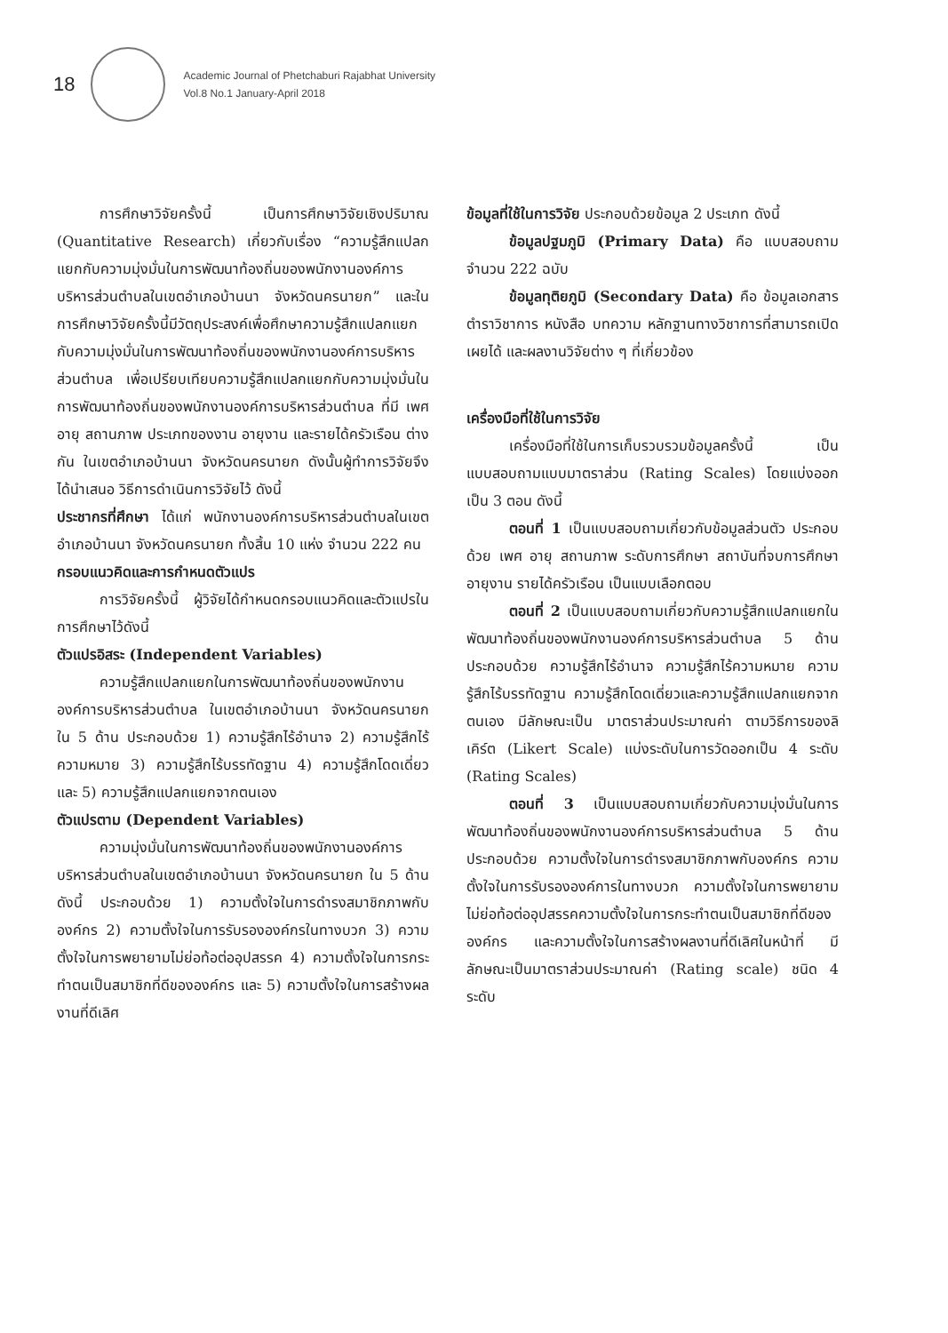18
Academic Journal of Phetchaburi Rajabhat University
Vol.8 No.1 January-April 2018
การศึกษาวิจัยครั้งนี้ เป็นการศึกษาวิจัยเชิงปริมาณ (Quantitative Research) เกี่ยวกับเรื่อง “ความรู้สึกแปลกแยกกับความมุ่งมั่นในการพัฒนาท้องถิ่นของพนักงานองค์การบริหารส่วนตำบลในเขตอำเภอบ้านนา จังหวัดนครนายก” และในการศึกษาวิจัยครั้งนี้มีวัตถุประสงค์เพื่อศึกษาความรู้สึกแปลกแยกกับความมุ่งมั่นในการพัฒนาท้องถิ่นของพนักงานองค์การบริหารส่วนตำบล เพื่อเปรียบเทียบความรู้สึกแปลกแยกกับความมุ่งมั่นในการพัฒนาท้องถิ่นของพนักงานองค์การบริหารส่วนตำบล ที่มี เพศ อายุ สถานภาพ ประเภทของงาน อายุงาน และรายได้ครัวเรือน ต่างกัน ในเขตอำเภอบ้านนา จังหวัดนครนายก ดังนั้นผู้ทำการวิจัยจึงได้นำเสนอ วิธีการดำเนินการวิจัยไว้ ดังนี้
ประชากรที่ศึกษา ได้แก่ พนักงานองค์การบริหารส่วนตำบลในเขตอำเภอบ้านนา จังหวัดนครนายก ทั้งสิ้น 10 แห่ง จำนวน 222 คน
กรอบแนวคิดและการกำหนดตัวแปร
การวิจัยครั้งนี้ ผู้วิจัยได้กำหนดกรอบแนวคิดและตัวแปรในการศึกษาไว้ดังนี้
ตัวแปรอิสระ (Independent Variables)
ความรู้สึกแปลกแยกในการพัฒนาท้องถิ่นของพนักงานองค์การบริหารส่วนตำบล ในเขตอำเภอบ้านนา จังหวัดนครนายก ใน 5 ด้าน ประกอบด้วย 1) ความรู้สึกไร้อำนาจ 2) ความรู้สึกไร้ความหมาย 3) ความรู้สึกไร้บรรทัดฐาน 4) ความรู้สึกโดดเดี่ยว และ 5) ความรู้สึกแปลกแยกจากตนเอง
ตัวแปรตาม (Dependent Variables)
ความมุ่งมั่นในการพัฒนาท้องถิ่นของพนักงานองค์การบริหารส่วนตำบลในเขตอำเภอบ้านนา จังหวัดนครนายก ใน 5 ด้าน ดังนี้ ประกอบด้วย 1) ความตั้งใจในการดำรงสมาชิกภาพกับองค์กร 2) ความตั้งใจในการรับรององค์กรในทางบวก 3) ความตั้งใจในการพยายามไม่ย่อท้อต่ออุปสรรค 4) ความตั้งใจในการกระทำตนเป็นสมาชิกที่ดีขององค์กร และ 5) ความตั้งใจในการสร้างผลงานที่ดีเลิศ
ข้อมูลที่ใช้ในการวิจัย ประกอบด้วยข้อมูล 2 ประเภท ดังนี้
ข้อมูลปฐมภูมิ (Primary Data) คือ แบบสอบถาม จำนวน 222 ฉบับ
ข้อมูลทุติยภูมิ (Secondary Data) คือ ข้อมูลเอกสาร ตำราวิชาการ หนังสือ บทความ หลักฐานทางวิชาการที่สามารถเปิดเผยได้ และผลงานวิจัยต่าง ๆ ที่เกี่ยวข้อง
เครื่องมือที่ใช้ในการวิจัย
เครื่องมือที่ใช้ในการเก็บรวบรวมข้อมูลครั้งนี้ เป็นแบบสอบถามแบบมาตราส่วน (Rating Scales) โดยแบ่งออกเป็น 3 ตอน ดังนี้
ตอนที่ 1 เป็นแบบสอบถามเกี่ยวกับข้อมูลส่วนตัว ประกอบด้วย เพศ อายุ สถานภาพ ระดับการศึกษา สถาบันที่จบการศึกษา อายุงาน รายได้ครัวเรือน เป็นแบบเลือกตอบ
ตอนที่ 2 เป็นแบบสอบถามเกี่ยวกับความรู้สึกแปลกแยกในพัฒนาท้องถิ่นของพนักงานองค์การบริหารส่วนตำบล 5 ด้าน ประกอบด้วย ความรู้สึกไร้อำนาจ ความรู้สึกไร้ความหมาย ความรู้สึกไร้บรรทัดฐาน ความรู้สึกโดดเดี่ยวและความรู้สึกแปลกแยกจากตนเอง มีลักษณะเป็น มาตราส่วนประมาณค่า ตามวิธีการของลิเคิร์ต (Likert Scale) แบ่งระดับในการวัดออกเป็น 4 ระดับ (Rating Scales)
ตอนที่ 3 เป็นแบบสอบถามเกี่ยวกับความมุ่งมั่นในการพัฒนาท้องถิ่นของพนักงานองค์การบริหารส่วนตำบล 5 ด้าน ประกอบด้วย ความตั้งใจในการดำรงสมาชิกภาพกับองค์กร ความตั้งใจในการรับรององค์การในทางบวก ความตั้งใจในการพยายามไม่ย่อท้อต่ออุปสรรคความตั้งใจในการกระทำตนเป็นสมาชิกที่ดีขององค์กร และความตั้งใจในการสร้างผลงานที่ดีเลิศในหน้าที่ มีลักษณะเป็นมาตราส่วนประมาณค่า (Rating scale) ชนิด 4 ระดับ